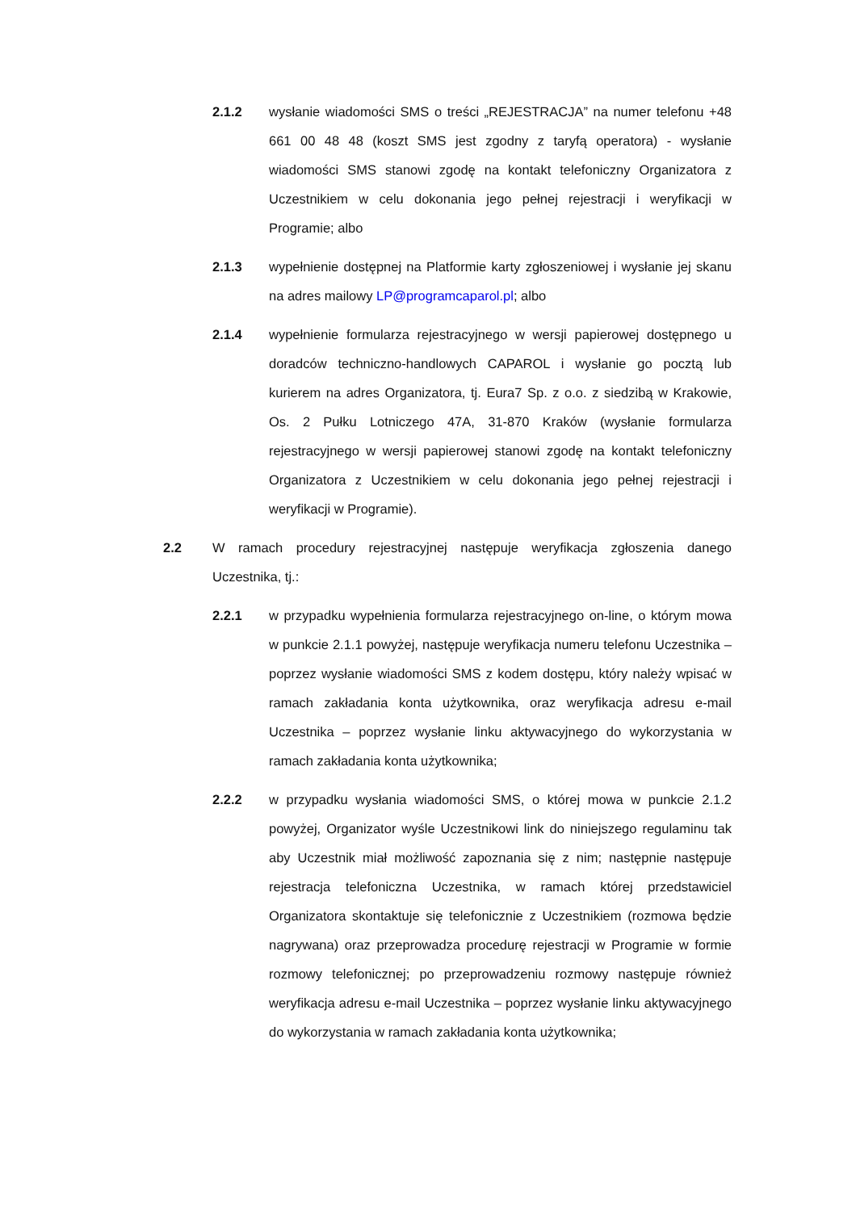2.1.2 wysłanie wiadomości SMS o treści „REJESTRACJA” na numer telefonu +48 661 00 48 48 (koszt SMS jest zgodny z taryfą operatora) - wysłanie wiadomości SMS stanowi zgodę na kontakt telefoniczny Organizatora z Uczestnikiem w celu dokonania jego pełnej rejestracji i weryfikacji w Programie; albo
2.1.3 wypełnienie dostępnej na Platformie karty zgłoszeniowej i wysłanie jej skanu na adres mailowy LP@programcaparol.pl; albo
2.1.4 wypełnienie formularza rejestracyjnego w wersji papierowej dostępnego u doradców techniczno-handlowych CAPAROL i wysłanie go pocztą lub kurierem na adres Organizatora, tj. Eura7 Sp. z o.o. z siedzibą w Krakowie, Os. 2 Pułku Lotniczego 47A, 31-870 Kraków (wysłanie formularza rejestracyjnego w wersji papierowej stanowi zgodę na kontakt telefoniczny Organizatora z Uczestnikiem w celu dokonania jego pełnej rejestracji i weryfikacji w Programie).
2.2 W ramach procedury rejestracyjnej następuje weryfikacja zgłoszenia danego Uczestnika, tj.:
2.2.1 w przypadku wypełnienia formularza rejestracyjnego on-line, o którym mowa w punkcie 2.1.1 powyżej, następuje weryfikacja numeru telefonu Uczestnika – poprzez wysłanie wiadomości SMS z kodem dostępu, który należy wpisać w ramach zakładania konta użytkownika, oraz weryfikacja adresu e-mail Uczestnika – poprzez wysłanie linku aktywacyjnego do wykorzystania w ramach zakładania konta użytkownika;
2.2.2 w przypadku wysłania wiadomości SMS, o której mowa w punkcie 2.1.2 powyżej, Organizator wyśle Uczestnikowi link do niniejszego regulaminu tak aby Uczestnik miał możliwość zapoznania się z nim; następnie następuje rejestracja telefoniczna Uczestnika, w ramach której przedstawiciel Organizatora skontaktuje się telefonicznie z Uczestnikiem (rozmowa będzie nagrywana) oraz przeprowadza procedurę rejestracji w Programie w formie rozmowy telefonicznej; po przeprowadzeniu rozmowy następuje również weryfikacja adresu e-mail Uczestnika – poprzez wysłanie linku aktywacyjnego do wykorzystania w ramach zakładania konta użytkownika;